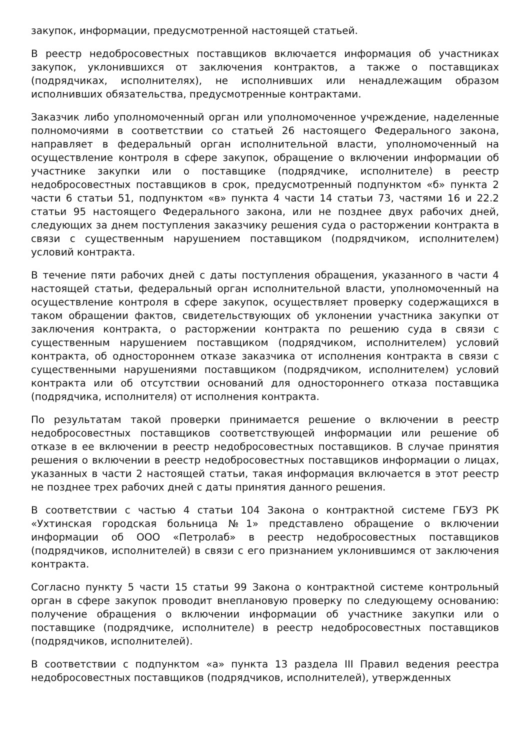закупок, информации, предусмотренной настоящей статьей.
В реестр недобросовестных поставщиков включается информация об участниках закупок, уклонившихся от заключения контрактов, а также о поставщиках (подрядчиках, исполнителях), не исполнивших или ненадлежащим образом исполнивших обязательства, предусмотренные контрактами.
Заказчик либо уполномоченный орган или уполномоченное учреждение, наделенные полномочиями в соответствии со статьей 26 настоящего Федерального закона, направляет в федеральный орган исполнительной власти, уполномоченный на осуществление контроля в сфере закупок, обращение о включении информации об участнике закупки или о поставщике (подрядчике, исполнителе) в реестр недобросовестных поставщиков в срок, предусмотренный подпунктом «б» пункта 2 части 6 статьи 51, подпунктом «в» пункта 4 части 14 статьи 73, частями 16 и 22.2 статьи 95 настоящего Федерального закона, или не позднее двух рабочих дней, следующих за днем поступления заказчику решения суда о расторжении контракта в связи с существенным нарушением поставщиком (подрядчиком, исполнителем) условий контракта.
В течение пяти рабочих дней с даты поступления обращения, указанного в части 4 настоящей статьи, федеральный орган исполнительной власти, уполномоченный на осуществление контроля в сфере закупок, осуществляет проверку содержащихся в таком обращении фактов, свидетельствующих об уклонении участника закупки от заключения контракта, о расторжении контракта по решению суда в связи с существенным нарушением поставщиком (подрядчиком, исполнителем) условий контракта, об одностороннем отказе заказчика от исполнения контракта в связи с существенными нарушениями поставщиком (подрядчиком, исполнителем) условий контракта или об отсутствии оснований для одностороннего отказа поставщика (подрядчика, исполнителя) от исполнения контракта.
По результатам такой проверки принимается решение о включении в реестр недобросовестных поставщиков соответствующей информации или решение об отказе в ее включении в реестр недобросовестных поставщиков. В случае принятия решения о включении в реестр недобросовестных поставщиков информации о лицах, указанных в части 2 настоящей статьи, такая информация включается в этот реестр не позднее трех рабочих дней с даты принятия данного решения.
В соответствии с частью 4 статьи 104 Закона о контрактной системе ГБУЗ РК «Ухтинская городская больница №1» представлено обращение о включении информации об ООО «Петролаб» в реестр недобросовестных поставщиков (подрядчиков, исполнителей) в связи с его признанием уклонившимся от заключения контракта.
Согласно пункту 5 части 15 статьи 99 Закона о контрактной системе контрольный орган в сфере закупок проводит внеплановую проверку по следующему основанию: получение обращения о включении информации об участнике закупки или о поставщике (подрядчике, исполнителе) в реестр недобросовестных поставщиков (подрядчиков, исполнителей).
В соответствии с подпунктом «а» пункта 13 раздела III Правил ведения реестра недобросовестных поставщиков (подрядчиков, исполнителей), утвержденных